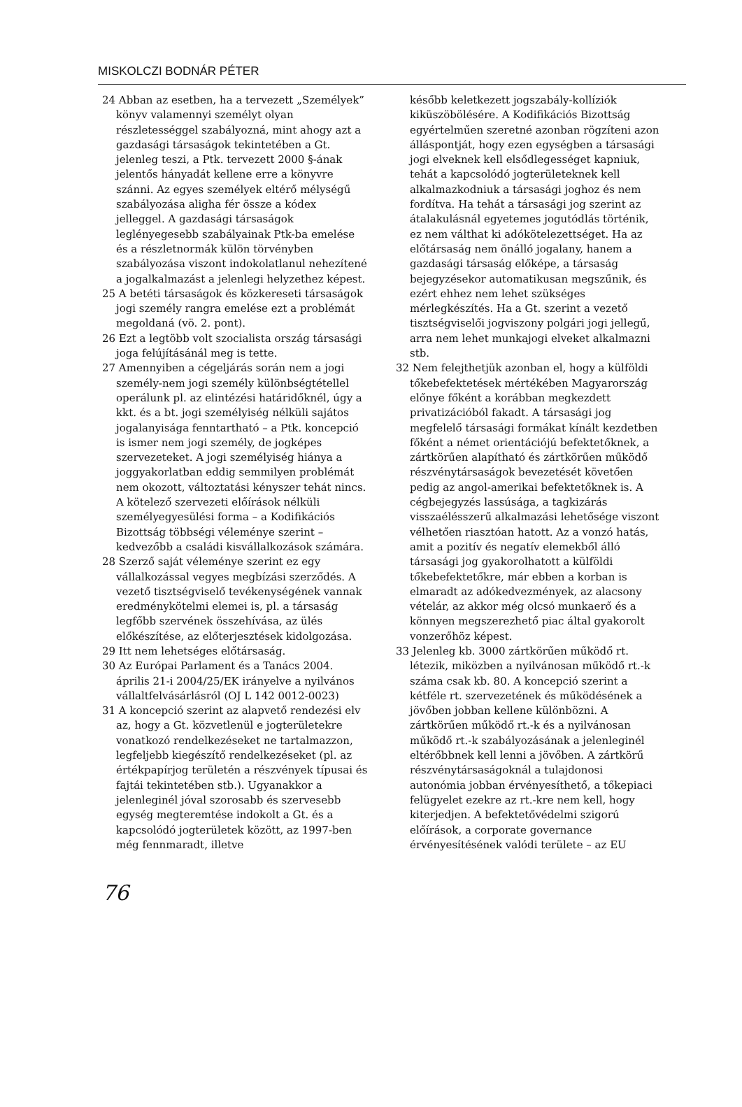MISKOLCZI BODNÁR PÉTER
24 Abban az esetben, ha a tervezett „Személyek” könyv valamennyi személyt olyan részletességgel szabályozná, mint ahogy azt a gazdasági társaságok tekintetében a Gt. jelenleg teszi, a Ptk. tervezett 2000 §-ának jelentős hányadát kellene erre a könyvre szánni. Az egyes személyek eltérő mélységű szabályozása aligha fér össze a kódex jelleggel. A gazdasági társaságok leglényegesebb szabályainak Ptk-ba emelése és a részletnormák külön törvényben szabályozása viszont indokolatlanul nehezítené a jogalkalmazást a jelenlegi helyzethez képest.
25 A betéti társaságok és közkereseti társaságok jogi személy rangra emelése ezt a problémát megoldaná (vö. 2. pont).
26 Ezt a legtöbb volt szocialista ország társasági joga felújításánál meg is tette.
27 Amennyiben a cégeljárás során nem a jogi személy-nem jogi személy különbségtétellel operálunk pl. az elintézési határidőknél, úgy a kkt. és a bt. jogi személyiség nélküli sajátos jogalanyisága fenntartható – a Ptk. koncepció is ismer nem jogi személy, de jogképes szervezeteket. A jogi személyiség hiánya a joggyakorlatban eddig semmilyen problémát nem okozott, változtatási kényszer tehát nincs. A kötelező szervezeti előírások nélküli személyegyesülési forma – a Kodifikációs Bizottság többségi véleménye szerint – kedvezőbb a családi kisvállalkozások számára.
28 Szerző saját véleménye szerint ez egy vállalkozással vegyes megbízási szerződés. A vezető tisztségviselő tevékenységének vannak eredménykötelmi elemei is, pl. a társaság legfőbb szervének összehívása, az ülés előkészítése, az előterjesztések kidolgozása.
29 Itt nem lehetséges előtársaság.
30 Az Európai Parlament és a Tanács 2004. április 21-i 2004/25/EK irányelve a nyilvános vállaltfelvásárlásról (OJ L 142 0012-0023)
31 A koncepció szerint az alapvető rendezési elv az, hogy a Gt. közvetlenül e jogterületekre vonatkozó rendelkezéseket ne tartalmazzon, legfeljebb kiegészítő rendelkezéseket (pl. az értékpapírjog területén a részvények típusai és fajtái tekintetében stb.). Ugyanakkor a jelenleginél jóval szorosabb és szervesebb egység megteremtése indokolt a Gt. és a kapcsolódó jogterületek között, az 1997-ben még fennmaradt, illetve
később keletkezett jogszabály-kollíziók kiküszöbölésére. A Kodifikációs Bizottság egyértelműen szeretné azonban rögzíteni azon álláspontját, hogy ezen egységben a társasági jogi elveknek kell elsődlegességet kapniuk, tehát a kapcsolódó jogterületeknek kell alkalmazkodniuk a társasági joghoz és nem fordítva. Ha tehát a társasági jog szerint az átalakulásnál egyetemes jogutódlás történik, ez nem válthat ki adókötelezettséget. Ha az előtársaság nem önálló jogalany, hanem a gazdasági társaság előképe, a társaság bejegyzésekor automatikusan megszűnik, és ezért ehhez nem lehet szükséges mérlegkészítés. Ha a Gt. szerint a vezető tisztségviselői jogviszony polgári jogi jellegű, arra nem lehet munkajogi elveket alkalmazni stb.
32 Nem felejthetjük azonban el, hogy a külföldi tőkebefektetések mértékében Magyarország előnye főként a korábban megkezdett privatizációból fakadt. A társasági jog megfelelő társasági formákat kínált kezdetben főként a német orientációjú befektetőknek, a zártkörűen alapítható és zártkörűen működő részvénytársaságok bevezetését követően pedig az angol-amerikai befektetőknek is. A cégbejegyzés lassúsága, a tagkizárás visszaélésszerű alkalmazási lehetősége viszont vélhetően riasztóan hatott. Az a vonzó hatás, amit a pozitív és negatív elemekből álló társasági jog gyakorolhatott a külföldi tőkebefektetőkre, már ebben a korban is elmaradt az adókedvezmények, az alacsony vételár, az akkor még olcsó munkaerő és a könnyen megszerezhető piac által gyakorolt vonzerőhöz képest.
33 Jelenleg kb. 3000 zártkörűen működő rt. létezik, miközben a nyilvánosan működő rt.-k száma csak kb. 80. A koncepció szerint a kétféle rt. szervezetének és működésének a jövőben jobban kellene különbözni. A zártkörűen működő rt.-k és a nyilvánosan működő rt.-k szabályozásának a jelenleginél eltérőbbnek kell lenni a jövőben. A zártkörű részvénytársaságoknál a tulajdonosi autonómia jobban érvényesíthető, a tőkepiaci felügyelet ezekre az rt.-kre nem kell, hogy kiterjedjen. A befektetővédelmi szigorú előírások, a corporate governance érvényesítésének valódi területe – az EU
76